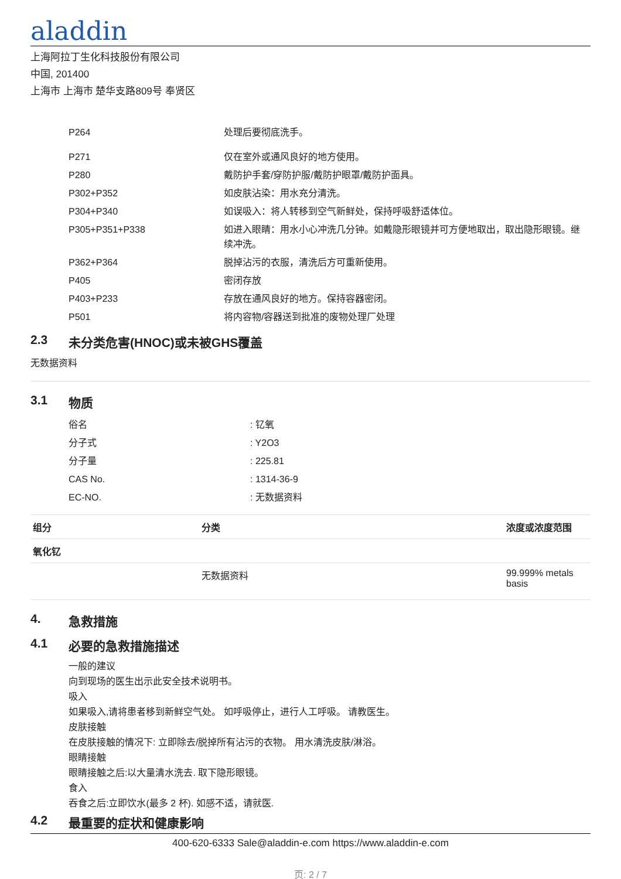aladdin
上海阿拉丁生化科技股份有限公司
中国, 201400
上海市 上海市 楚华支路809号 奉贤区
| P264 | 处理后要彻底洗手。 |
| P271 | 仅在室外或通风良好的地方使用。 |
| P280 | 戴防护手套/穿防护服/戴防护眼罩/戴防护面具。 |
| P302+P352 | 如皮肤沾染：用水充分清洗。 |
| P304+P340 | 如误吸入：将人转移到空气新鲜处，保持呼吸舒适体位。 |
| P305+P351+P338 | 如进入眼睛：用水小心冲洗几分钟。如戴隐形眼镜并可方便地取出，取出隐形眼镜。继续冲洗。 |
| P362+P364 | 脱掉沾污的衣服，清洗后方可重新使用。 |
| P405 | 密闭存放 |
| P403+P233 | 存放在通风良好的地方。保持容器密闭。 |
| P501 | 将内容物/容器送到批准的废物处理厂处理 |
2.3 未分类危害(HNOC)或未被GHS覆盖
无数据资料
3.1 物质
| 俗名 | : 钇氧 |
| 分子式 | : Y2O3 |
| 分子量 | : 225.81 |
| CAS No. | : 1314-36-9 |
| EC-NO. | : 无数据资料 |
| 组分 | 分类 | 浓度或浓度范围 |
| --- | --- | --- |
| 氧化钇 | | |
| | 无数据资料 | 99.999% metals basis |
4. 急救措施
4.1 必要的急救措施描述
一般的建议
向到现场的医生出示此安全技术说明书。
吸入
如果吸入,请将患者移到新鲜空气处。 如呼吸停止，进行人工呼吸。 请教医生。
皮肤接触
在皮肤接触的情况下: 立即除去/脱掉所有沾污的衣物。 用水清洗皮肤/淋浴。
眼睛接触
眼睛接触之后:以大量清水洗去. 取下隐形眼镜。
食入
吞食之后:立即饮水(最多 2 杯). 如感不适，请就医.
4.2 最重要的症状和健康影响
400-620-6333 Sale@aladdin-e.com https://www.aladdin-e.com
页: 2 / 7